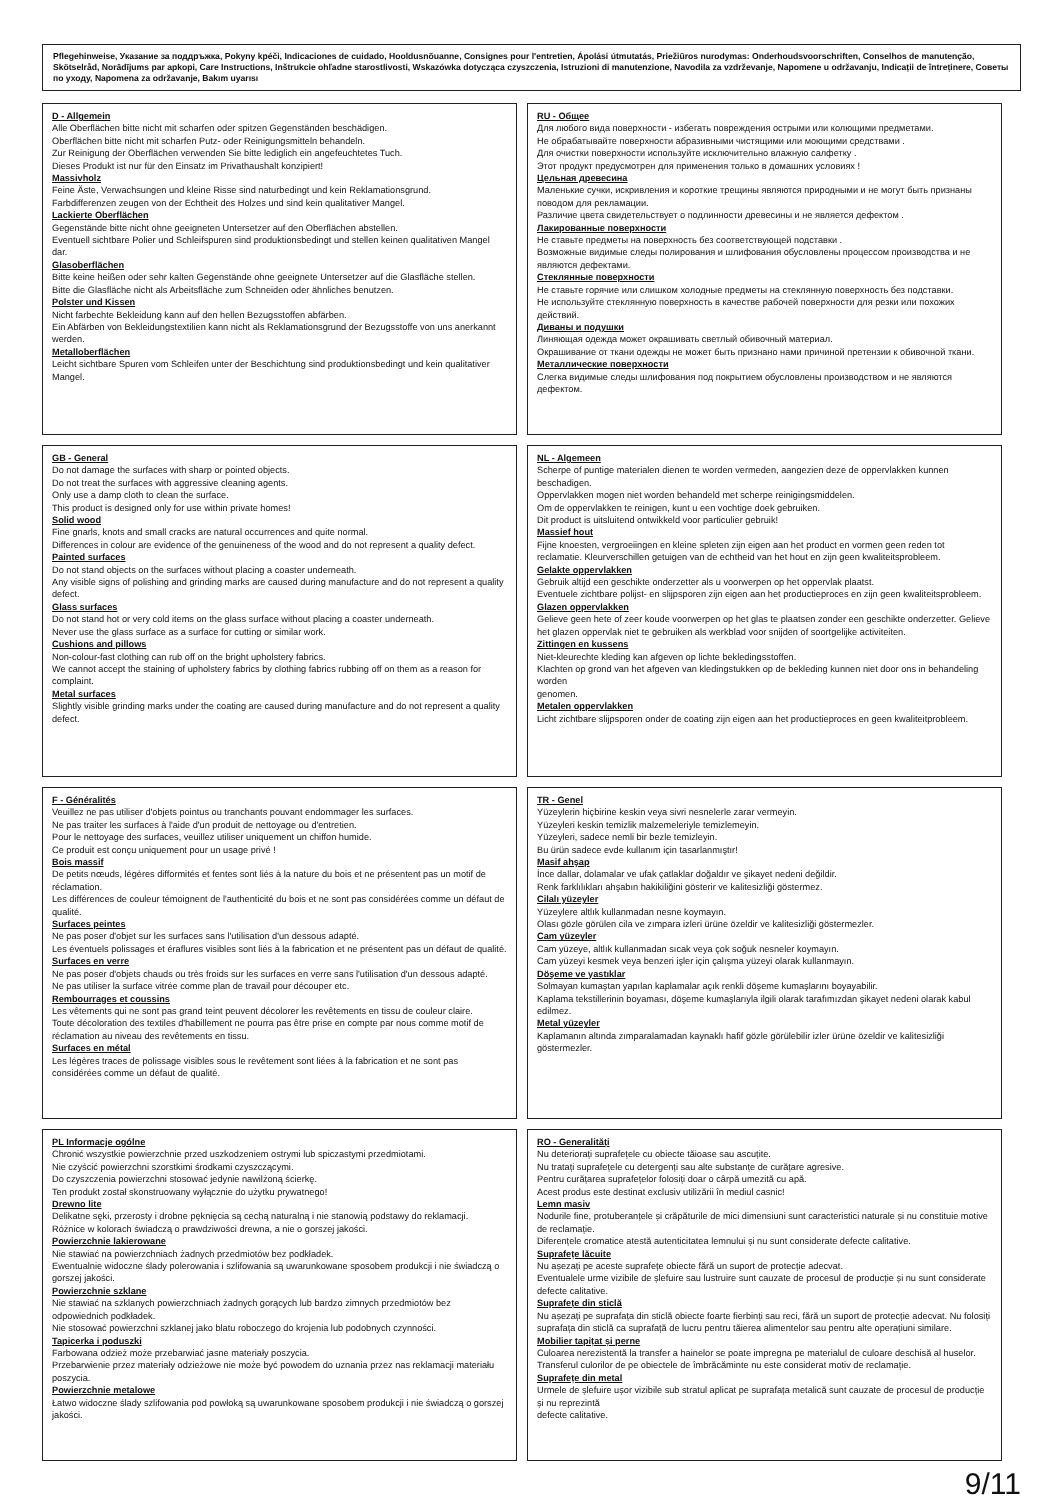Pflegehinweise, Указание за поддръжка, Pokyny kpéči, Indicaciones de cuidado, Hooldusnõuanne, Consignes pour l'entretien, Ápolási útmutatás, Priežiūros nurodymas: Onderhoudsvoorschriften, Conselhos de manutenção, Skötselråd, Norādījums par apkopi, Care Instructions, Inštrukcie ohľadne starostlivosti, Wskazówka dotycząca czyszczenia, Istruzioni di manutenzione, Navodila za vzdrževanje, Napomene u održavanju, Indicații de întreținere, Советы по уходу, Napomena za održavanje, Bakım uyarısı
D - Allgemein
Alle Oberflächen bitte nicht mit scharfen oder spitzen Gegenständen beschädigen.
Oberflächen bitte nicht mit scharfen Putz- oder Reinigungsmitteln behandeln.
Zur Reinigung der Oberflächen verwenden Sie bitte lediglich ein angefeuchtetes Tuch.
Dieses Produkt ist nur für den Einsatz im Privathaushalt konzipiert!
Massivholz
Feine Äste, Verwachsungen und kleine Risse sind naturbedingt und kein Reklamationsgrund.
Farbdifferenzen zeugen von der Echtheit des Holzes und sind kein qualitativer Mangel.
Lackierte Oberflächen
Gegenstände bitte nicht ohne geeigneten Untersetzer auf den Oberflächen abstellen.
Eventuell sichtbare Polier und Schleifspuren sind produktionsbedingt und stellen keinen qualitativen Mangel dar.
Glasoberflächen
Bitte keine heißen oder sehr kalten Gegenstände ohne geeignete Untersetzer auf die Glasfläche stellen.
Bitte die Glasfläche nicht als Arbeitsfläche zum Schneiden oder ähnliches benutzen.
Polster und Kissen
Nicht farbechte Bekleidung kann auf den hellen Bezugsstoffen abfärben.
Ein Abfärben von Bekleidungstextilien kann nicht als Reklamationsgrund der Bezugsstoffe von uns anerkannt
werden.
Metalloberflächen
Leicht sichtbare Spuren vom Schleifen unter der Beschichtung sind produktionsbedingt und kein qualitativer Mangel.
RU - Общее
Для любого вида поверхности - избегать повреждения острыми или колющими предметами.
Не обрабатывайте поверхности абразивными чистящими или моющими средствами .
Для очистки поверхности используйте исключительно влажную салфетку .
Этот продукт предусмотрен для применения только в домашних условиях !
Цельная древесина
Маленькие сучки, искривления и короткие трещины являются природными и не могут быть признаны поводом для рекламации.
Различие цвета свидетельствует о подлинности древесины и не является дефектом .
Лакированные поверхности
Не ставьте предметы на поверхность без соответствующей подставки .
Возможные видимые следы полирования и шлифования обусловлены процессом производства и не являются дефектами.
Стеклянные поверхности
Не ставьте горячие или слишком холодные предметы на стеклянную поверхность без подставки.
Не используйте стеклянную поверхность в качестве рабочей поверхности для резки или похожих действий.
Диваны и подушки
Линяющая одежда может окрашивать светлый обивочный материал.
Окрашивание от ткани одежды не может быть признано нами причиной претензии к обивочной ткани.
Металлические поверхности
Слегка видимые следы шлифования под покрытием обусловлены производством и не являются дефектом.
GB - General
Do not damage the surfaces with sharp or pointed objects.
Do not treat the surfaces with aggressive cleaning agents.
Only use a damp cloth to clean the surface.
This product is designed only for use within private homes!
Solid wood
Fine gnarls, knots and small cracks are natural occurrences and quite normal.
Differences in colour are evidence of the genuineness of the wood and do not represent a quality defect.
Painted surfaces
Do not stand objects on the surfaces without placing a coaster underneath.
Any visible signs of polishing and grinding marks are caused during manufacture and do not represent a quality defect.
Glass surfaces
Do not stand hot or very cold items on the glass surface without placing a coaster underneath.
Never use the glass surface as a surface for cutting or similar work.
Cushions and pillows
Non-colour-fast clothing can rub off on the bright upholstery fabrics.
We cannot accept the staining of upholstery fabrics by clothing fabrics rubbing off on them as a reason for complaint.
Metal surfaces
Slightly visible grinding marks under the coating are caused during manufacture and do not represent a quality defect.
NL - Algemeen
Scherpe of puntige materialen dienen te worden vermeden, aangezien deze de oppervlakken kunnen beschadigen.
Oppervlakken mogen niet worden behandeld met scherpe reinigingsmiddelen.
Om de oppervlakken te reinigen, kunt u een vochtige doek gebruiken.
Dit product is uitsluitend ontwikkeld voor particulier gebruik!
Massief hout
Fijne knoesten, vergroeiingen en kleine spleten zijn eigen aan het product en vormen geen reden tot reclamatie. Kleurverschillen getuigen van de echtheid van het hout en zijn geen kwaliteitsprobleem.
Gelakte oppervlakken
Gebruik altijd een geschikte onderzetter als u voorwerpen op het oppervlak plaatst.
Eventuele zichtbare polijst- en slijpsporen zijn eigen aan het productieproces en zijn geen kwaliteitsprobleem.
Glazen oppervlakken
Gelieve geen hete of zeer koude voorwerpen op het glas te plaatsen zonder een geschikte onderzetter. Gelieve het glazen oppervlak niet te gebruiken als werkblad voor snijden of soortgelijke activiteiten.
Zittingen en kussens
Niet-kleurechte kleding kan afgeven op lichte bekledingsstoffen.
Klachten op grond van het afgeven van kledingstukken op de bekleding kunnen niet door ons in behandeling worden
genomen.
Metalen oppervlakken
Licht zichtbare slijpsporen onder de coating zijn eigen aan het productieproces en geen kwaliteitprobleem.
F - Généralités
Veuillez ne pas utiliser d'objets pointus ou tranchants pouvant endommager les surfaces.
Ne pas traiter les surfaces à l'aide d'un produit de nettoyage ou d'entretien.
Pour le nettoyage des surfaces, veuillez utiliser uniquement un chiffon humide.
Ce produit est conçu uniquement pour un usage privé !
Bois massif
De petits nœuds, légères difformités et fentes sont liés à la nature du bois et ne présentent pas un motif de réclamation.
Les différences de couleur témoignent de l'authenticité du bois et ne sont pas considérées comme un défaut de qualité.
Surfaces peintes
Ne pas poser d'objet sur les surfaces sans l'utilisation d'un dessous adapté.
Les éventuels polissages et éraflures visibles sont liés à la fabrication et ne présentent pas un défaut de qualité.
Surfaces en verre
Ne pas poser d'objets chauds ou très froids sur les surfaces en verre sans l'utilisation d'un dessous adapté.
Ne pas utiliser la surface vitrée comme plan de travail pour découper etc.
Rembourrages et coussins
Les vêtements qui ne sont pas grand teint peuvent décolorer les revêtements en tissu de couleur claire.
Toute décoloration des textiles d'habillement ne pourra pas être prise en compte par nous comme motif de réclamation au niveau des revêtements en tissu.
Surfaces en métal
Les légères traces de polissage visibles sous le revêtement sont liées à la fabrication et ne sont pas considérées comme un défaut de qualité.
TR - Genel
Yüzeylerin hiçbirine keskin veya sivri nesnelerle zarar vermeyin.
Yüzeyleri keskin temizlik malzemeleriyle temizlemeyin.
Yüzeyleri, sadece nemli bir bezle temizleyin.
Bu ürün sadece evde kullanım için tasarlanmıştır!
Masif ahşap
İnce dallar, dolamalar ve ufak çatlaklar doğaldır ve şikayet nedeni değildir.
Renk farklılıkları ahşabın hakikiliğini gösterir ve kalitesizliği göstermez.
Cilalı yüzeyler
Yüzeylere altlık kullanmadan nesne koymayın.
Olası gözle görülen cila ve zımpara izleri ürüne özeldir ve kalitesizliği göstermezler.
Cam yüzeyler
Cam yüzeye, altlık kullanmadan sıcak veya çok soğuk nesneler koymayın.
Cam yüzeyi kesmek veya benzeri işler için çalışma yüzeyi olarak kullanmayın.
Döşeme ve yastıklar
Solmayan kumaştan yapılan kaplamalar açık renkli döşeme kumaşlarını boyayabilir.
Kaplama tekstillerinin boyaması, döşeme kumaşlarıyla ilgili olarak tarafımızdan şikayet nedeni olarak kabul edilmez.
Metal yüzeyler
Kaplamanın altında zımparalamadan kaynaklı hafif gözle görülebilir izler ürüne özeldir ve kalitesizliği göstermezler.
PL Informacje ogólne
Chronić wszystkie powierzchnie przed uszkodzeniem ostrymi lub spiczastymi przedmiotami.
Nie czyścić powierzchni szorstkimi środkami czyszczącymi.
Do czyszczenia powierzchni stosować jedynie nawilżoną ścierkę.
Ten produkt został skonstruowany wyłącznie do użytku prywatnego!
Drewno lite
Delikatne sęki, przerosty i drobne pęknięcia są cechą naturalną i nie stanowią podstawy do reklamacji.
Różnice w kolorach świadczą o prawdziwości drewna, a nie o gorszej jakości.
Powierzchnie lakierowane
Nie stawiać na powierzchniach żadnych przedmiotów bez podkładek.
Ewentualnie widoczne ślady polerowania i szlifowania są uwarunkowane sposobem produkcji i nie świadczą o gorszej jakości.
Powierzchnie szklane
Nie stawiać na szklanych powierzchniach żadnych gorących lub bardzo zimnych przedmiotów bez odpowiednich podkładek.
Nie stosować powierzchni szklanej jako blatu roboczego do krojenia lub podobnych czynności.
Tapicerka i poduszki
Farbowana odzież może przebarwiać jasne materiały poszycia.
Przebarwienie przez materiały odzieżowe nie może być powodem do uznania przez nas reklamacji materiału poszycia.
Powierzchnie metalowe
Łatwo widoczne ślady szlifowania pod powłoką są uwarunkowane sposobem produkcji i nie świadczą o gorszej jakości.
RO - Generalități
Nu deteriorați suprafețele cu obiecte tăioase sau ascuțite.
Nu tratați suprafețele cu detergenți sau alte substanțe de curățare agresive.
Pentru curățarea suprafețelor folosiți doar o cârpă umezită cu apă.
Acest produs este destinat exclusiv utilizării în mediul casnic!
Lemn masiv
Nodurile fine, protuberanțele și crăpăturile de mici dimensiuni sunt caracteristici naturale și nu constituie motive de reclamație.
Diferențele cromatice atestă autenticitatea lemnului și nu sunt considerate defecte calitative.
Suprafețe lăcuite
Nu așezați pe aceste suprafețe obiecte fără un suport de protecție adecvat.
Eventualele urme vizibile de șlefuire sau lustruire sunt cauzate de procesul de producție și nu sunt considerate defecte calitative.
Suprafețe din sticlă
Nu așezați pe suprafața din sticlă obiecte foarte fierbinți sau reci, fără un suport de protecție adecvat. Nu folosiți suprafața din sticlă ca suprafață de lucru pentru tăierea alimentelor sau pentru alte operațiuni similare.
Mobilier tapițat și perne
Culoarea nerezistentă la transfer a hainelor se poate impregna pe materialul de culoare deschisă al huselor. Transferul culorilor de pe obiectele de îmbrăcăminte nu este considerat motiv de reclamație.
Suprafețe din metal
Urmele de șlefuire ușor vizibile sub stratul aplicat pe suprafața metalică sunt cauzate de procesul de producție și nu reprezintă
defecte calitative.
9/11